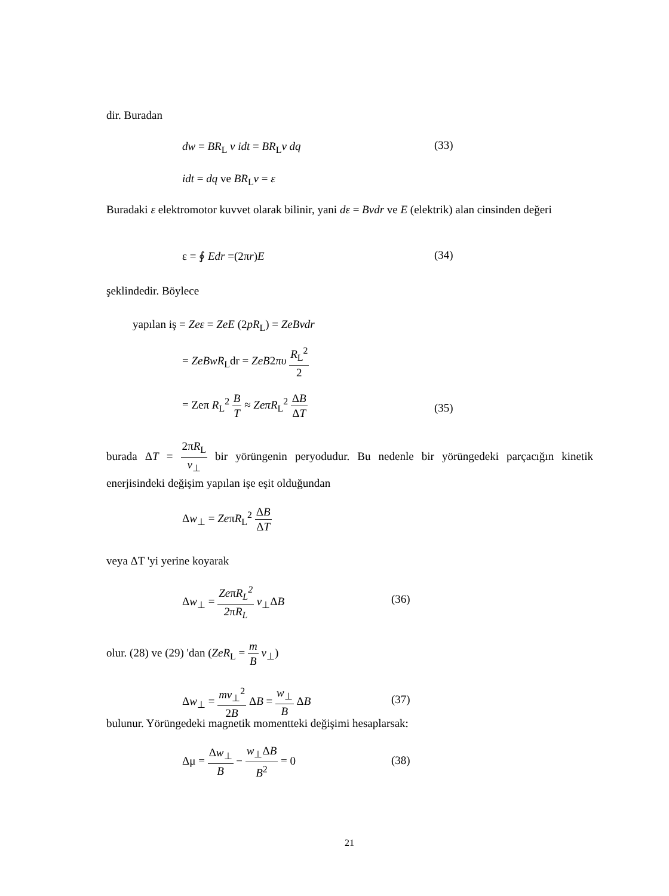dir. Buradan
dw = BR<sub>L</sub> v idt = BR<sub>L</sub>v dq (33)
idt = dq ve BR<sub>L</sub>v = ε
Buradaki ε elektromotor kuvvet olarak bilinir, yani dε = Bvdr ve E (elektrik) alan cinsinden değeri
ε = ∮ Edr =(2πr)E (34)
şeklindedir. Böylece
yapılan iş = Zeε = ZeE (2pR<sub>L</sub>) = ZeBvdr
= ZeBwR<sub>L</sub>dr = ZeB2πυ R<sub>L</sub><sup>2</sup> 2
= Zeπ R<sub>L</sub><sup>2</sup> B T ≈ ZeπR<sub>L</sub><sup>2</sup> ΔB ΔT
(35)
burada ΔT = 2πR<sub>L</sub> v<sub>⊥</sub> bir yörüngenin peryodudur. Bu nedenle bir yörüngedeki parçacığın kinetik enerjisindeki değişim yapılan işe eşit olduğundan
Δw<sub>⊥</sub> = ZeπR<sub>L</sub><sup>2</sup> ΔB ΔT
veya ΔT 'yi yerine koyarak
Δw<sub>⊥</sub> = ZeπR<sub>L</sub><sup>2</sup> 2πR<sub>L</sub> v<sub>⊥</sub>ΔB
(36)
olur. (28) ve (29) 'dan (ZeR<sub>L</sub> = m B v<sub>⊥</sub>)
Δw<sub>⊥</sub> = mv<sub>⊥</sub><sup>2</sup> 2B ΔB = w<sub>⊥</sub> B ΔB
(37)
bulunur. Yörüngedeki magnetik momentteki değişimi hesaplarsak:
Δμ = Δw<sub>⊥</sub> B − w<sub>⊥</sub>ΔB B<sup>2</sup> = 0
(38)
21